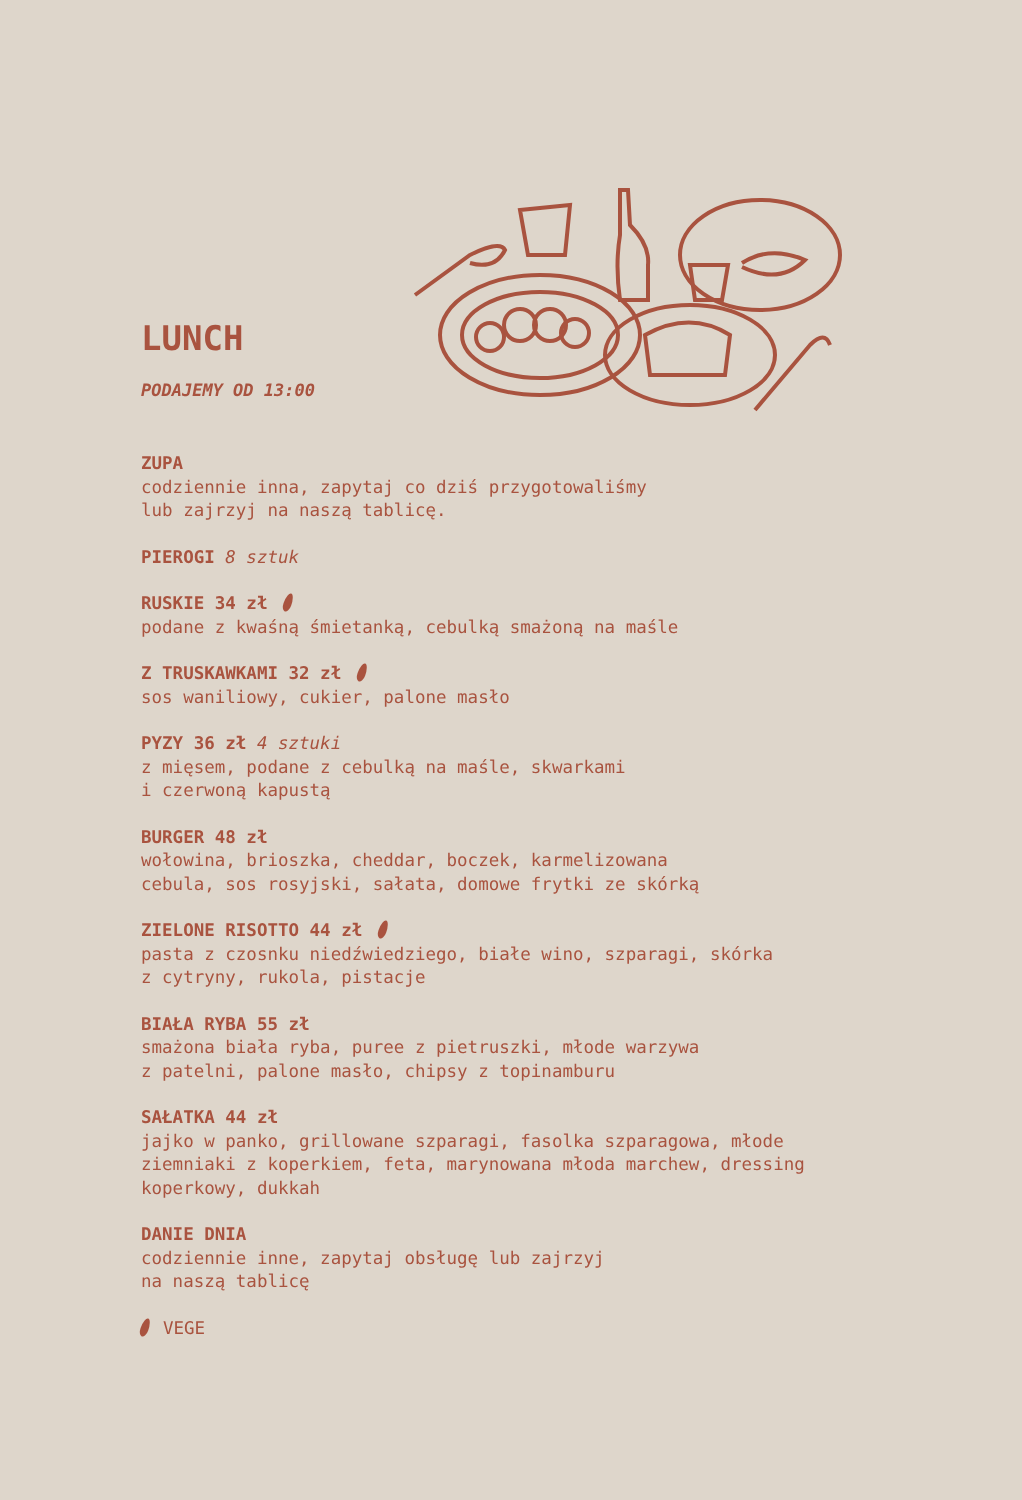LUNCH
PODAJEMY OD 13:00
ZUPA
codziennie inna, zapytaj co dziś przygotowaliśmy
lub zajrzyj na naszą tablicę.
PIEROGI 8 sztuk
RUSKIE 34 zł
podane z kwaśną śmietanką, cebulką smażoną na maśle
Z TRUSKAWKAMI 32 zł
sos waniliowy, cukier, palone masło
PYZY 36 zł 4 sztuki
z mięsem, podane z cebulką na maśle, skwarkami
i czerwoną kapustą
BURGER 48 zł
wołowina, brioszka, cheddar, boczek, karmelizowana
cebula, sos rosyjski, sałata, domowe frytki ze skórką
ZIELONE RISOTTO 44 zł
pasta z czosnku niedźwiedziego, białe wino, szparagi, skórka
z cytryny, rukola, pistacje
BIAŁA RYBA 55 zł
smażona biała ryba, puree z pietruszki, młode warzywa
z patelni, palone masło, chipsy z topinamburu
SAŁATKA 44 zł
jajko w panko, grillowane szparagi, fasolka szparagowa, młode
ziemniaki z koperkiem, feta, marynowana młoda marchew, dressing
koperkowy, dukkah
DANIE DNIA
codziennie inne, zapytaj obsługę lub zajrzyj
na naszą tablicę
VEGE